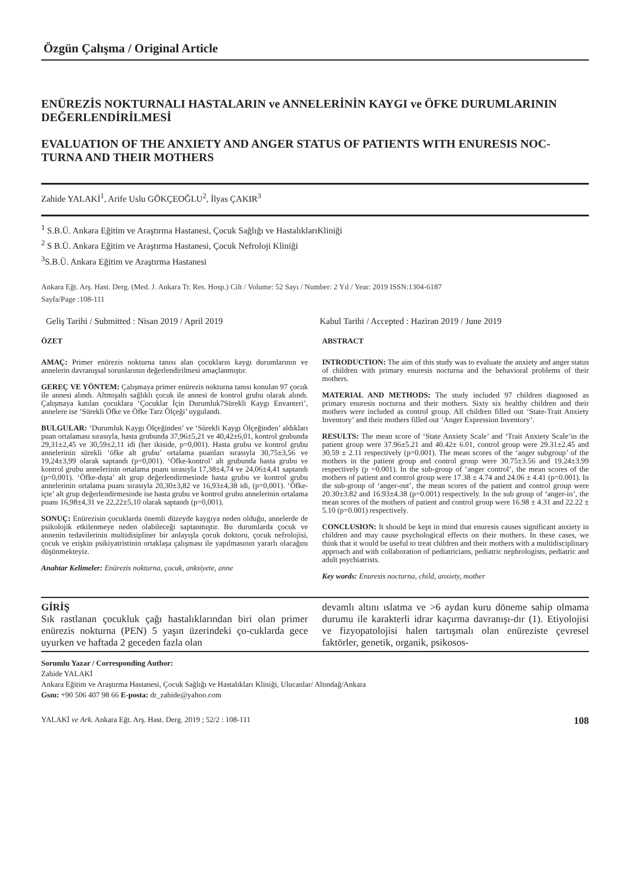Özgün Çalışma / Original Article
ENÜREZİS NOKTURNALI HASTALARIN ve ANNELERİNİN KAYGI ve ÖFKE DURUMLARININ DEĞERLENDİRİLMESİ
EVALUATION OF THE ANXIETY AND ANGER STATUS OF PATIENTS WITH ENURESIS NOC-TURNA AND THEIR MOTHERS
Zahide YALAKİ<sup>1</sup>, Arife Uslu GÖKÇEOĞLU<sup>2</sup>, İlyas ÇAKIR<sup>3</sup>
<sup>1</sup> S.B.Ü. Ankara Eğitim ve Araştırma Hastanesi, Çocuk Sağlığı ve HastalıklarıKliniği
<sup>2</sup> S B.Ü. Ankara Eğitim ve Araştırma Hastanesi, Çocuk Nefroloji Kliniği
<sup>3</sup> S.B.Ü. Ankara Eğitim ve Araştırma Hastanesi
Ankara Eğt. Arş. Hast. Derg. (Med. J. Ankara Tr. Res. Hosp.) Cilt / Volume: 52 Sayı / Number: 2 Yıl / Year: 2019 ISSN:1304-6187
Sayfa/Page :108-111
Geliş Tarihi / Submitted : Nisan 2019 / April 2019
Kabul Tarihi / Accepted : Haziran 2019 / June 2019
ÖZET
AMAÇ: Primer enürezis nokturna tanısı alan çocukların kaygı durumlarının ve annelerin davranışsal sorunlarının değerlendirilmesi amaçlanmıştır.
GEREÇ VE YÖNTEM: Çalışmaya primer enürezis nokturna tanısı konulan 97 çocuk ile annesi alındı. Altmışaltı sağlıklı çocuk ile annesi de kontrol grubu olarak alındı. Çalışmaya katılan çocuklara ‘Çocuklar İçin Durumluk7Sürekli Kaygı Envanteri’, annelere ise ‘Sürekli Öfke ve Öfke Tarz Ölçeği’ uygulandı.
BULGULAR: ‘Durumluk Kaygı Ölçeğinden’ ve ‘Sürekli Kaygı Ölçeğinden’ aldıkları puan ortalaması sırasıyla, hasta grubunda 37,96±5,21 ve 40,42±6,01, kontrol grubunda 29,31±2,45 ve 30,59±2,11 idi (her ikiside, p=0,001). Hasta grubu ve kontrol grubu annelerinin sürekli ‘öfke alt grubu’ ortalama puanları sırasıyla 30,75±3,56 ve 19,24±3,99 olarak saptandı (p=0,001). ‘Öfke-kontrol’ alt grubunda hasta grubu ve kontrol grubu annelerinin ortalama puanı sırasıyla 17,38±4,74 ve 24,06±4,41 saptandı (p=0,001). ‘Öfke-dışta’ alt grup değerlendirmesinde hasta grubu ve kontrol grubu annelerinin ortalama puanı sırasıyla 20,30±3,82 ve 16,93±4,38 idi, (p=0,001). ‘Öfke-içte’ alt grup değerlendirmesinde ise hasta grubu ve kontrol grubu annelerinin ortalama puanı 16,98±4,31 ve 22,22±5,10 olarak saptandı (p=0,001).
SONUÇ: Enürezisin çocuklarda önemli düzeyde kaygıya neden olduğu, annelerde de psikolojik etkilenmeye neden olabileceği saptanmıştır. Bu durumlarda çocuk ve annenin tedavilerinin multidisipliner bir anlayışla çocuk doktoru, çocuk nefrolojisi, çocuk ve erişkin psikiyatristinin ortaklaşa çalışması ile yapılmasının yararlı olacağını düşünmekteyiz.
Anahtar Kelimeler: Enürezis nokturna, çocuk, anksiyete, anne
ABSTRACT
INTRODUCTION: The aim of this study was to evaluate the anxiety and anger status of children with primary enuresis nocturna and the behavioral problems of their mothers.
MATERIAL AND METHODS: The study included 97 children diagnosed as primary enuresis nocturna and their mothers. Sixty six healthy children and their mothers were included as control group. All children filled out ‘State-Trait Anxiety Inventory’ and their mothers filled out ‘Anger Expression Inventory’.
RESULTS: The mean score of ‘State Anxiety Scale’ and ‘Trait Anxiety Scale’in the patient group were 37.96±5.21 and 40.42± 6.01, control group were 29.31±2.45 and 30.59 ± 2.11 respectively (p=0.001). The mean scores of the ‘anger subgroup’ of the mothers in the patient group and control group were 30.75±3.56 and 19.24±3.99 respectively (p =0.001). In the sub-group of ‘anger control’, the mean scores of the mothers of patient and control group were 17.38 ± 4.74 and 24.06 ± 4.41 (p=0.001). In the sub-group of ‘anger-out’, the mean scores of the patient and control group were 20.30±3.82 and 16.93±4.38 (p=0.001) respectively. In the sub group of ‘anger-in’, the mean scores of the mothers of patient and control group were 16.98 ± 4.31 and 22.22 ± 5.10 (p=0.001) respectively.
CONCLUSION: It should be kept in mind that enuresis causes significant anxiety in children and may cause psychological effects on their mothers. In these cases, we think that it would be useful to treat children and their mothers with a multidisciplinary approach and with collaboration of pediatricians, pediatric nephrologists, pediatric and adult psychiatrists.
Key words: Enuresis nocturna, child, anxiety, mother
GİRİŞ
Sık rastlanan çocukluk çağı hastalıklarından biri olan primer enürezis nokturna (PEN) 5 yaşın üzerindeki ço-cuklarda gece uyurken ve haftada 2 geceden fazla olan
devamlı altını ıslatma ve >6 aydan kuru döneme sahip olmama durumu ile karakterli idrar kaçırma davranışı-dır (1). Etiyolojisi ve fizyopatolojisi halen tartışmalı olan enüreziste çevresel faktörler, genetik, organik, psikosos-
Sorumlu Yazar / Corresponding Author:
Zahide YALAKİ
Ankara Eğitim ve Araştırma Hastanesi, Çocuk Sağlığı ve Hastalıkları Kliniği, Ulucanlar/ Altındağ/Ankara
Gsm: +90 506 407 98 66 E-posta: dr_zahide@yahoo.com
YALAKİ ve Ark. Ankara Eğt. Arş. Hast. Derg. 2019 ; 52/2 : 108-111 108